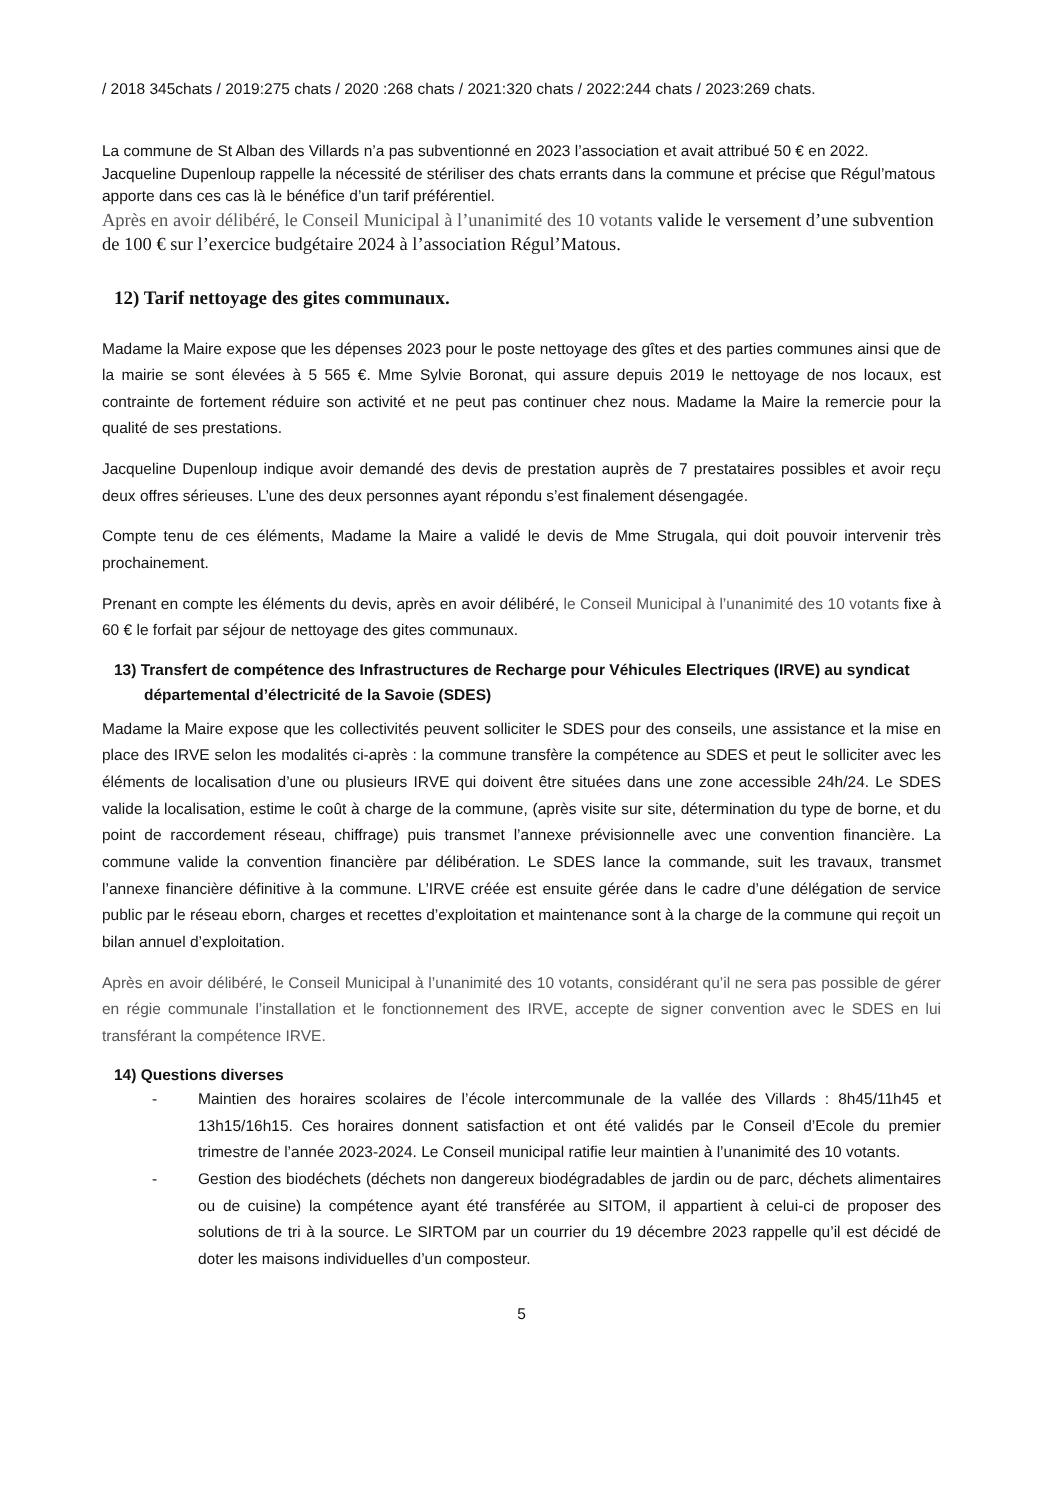/ 2018 345chats / 2019:275 chats / 2020 :268 chats / 2021:320 chats / 2022:244 chats / 2023:269 chats.
La commune de St Alban des Villards n’a pas subventionné en 2023 l’association et avait attribué 50 € en 2022.
Jacqueline Dupenloup rappelle la nécessité de stériliser des chats errants dans la commune et précise que Régul’matous apporte dans ces cas là le bénéfice d’un tarif préférentiel.
Après en avoir délibéré, le Conseil Municipal à l’unanimité des 10 votants valide le versement d’une subvention de 100 € sur l’exercice budgétaire 2024 à l’association Régul’Matous.
12) Tarif nettoyage des gites communaux.
Madame la Maire expose que les dépenses 2023 pour le poste nettoyage des gîtes et des parties communes ainsi que de la mairie se sont élevées à 5 565 €. Mme Sylvie Boronat, qui assure depuis 2019 le nettoyage de nos locaux, est contrainte de fortement réduire son activité et ne peut pas continuer chez nous. Madame la Maire la remercie pour la qualité de ses prestations.
Jacqueline Dupenloup indique avoir demandé des devis de prestation auprès de 7 prestataires possibles et avoir reçu deux offres sérieuses. L’une des deux personnes ayant répondu s’est finalement désengagée.
Compte tenu de ces éléments, Madame la Maire a validé le devis de Mme Strugala, qui doit pouvoir intervenir très prochainement.
Prenant en compte les éléments du devis, après en avoir délibéré, le Conseil Municipal à l’unanimité des 10 votants fixe à 60 € le forfait par séjour de nettoyage des gites communaux.
13) Transfert de compétence des Infrastructures de Recharge pour Véhicules Electriques (IRVE) au syndicat départemental d’électricité de la Savoie (SDES)
Madame la Maire expose que les collectivités peuvent solliciter le SDES pour des conseils, une assistance et la mise en place des IRVE selon les modalités ci-après : la commune transfère la compétence au SDES et peut le solliciter avec les éléments de localisation d’une ou plusieurs IRVE qui doivent être situées dans une zone accessible 24h/24. Le SDES valide la localisation, estime le coût à charge de la commune, (après visite sur site, détermination du type de borne, et du point de raccordement réseau, chiffrage) puis transmet l’annexe prévisionnelle avec une convention financière. La commune valide la convention financière par délibération. Le SDES lance la commande, suit les travaux, transmet l’annexe financière définitive à la commune. L’IRVE créée est ensuite gérée dans le cadre d’une délégation de service public par le réseau eborn, charges et recettes d’exploitation et maintenance sont à la charge de la commune qui reçoit un bilan annuel d’exploitation.
Après en avoir délibéré, le Conseil Municipal à l’unanimité des 10 votants, considérant qu’il ne sera pas possible de gérer en régie communale l’installation et le fonctionnement des IRVE, accepte de signer convention avec le SDES en lui transférant la compétence IRVE.
14) Questions diverses
- Maintien des horaires scolaires de l’école intercommunale de la vallée des Villards : 8h45/11h45 et 13h15/16h15. Ces horaires donnent satisfaction et ont été validés par le Conseil d’Ecole du premier trimestre de l’année 2023-2024. Le Conseil municipal ratifie leur maintien à l’unanimité des 10 votants.
- Gestion des biodéchets (déchets non dangereux biodégradables de jardin ou de parc, déchets alimentaires ou de cuisine) la compétence ayant été transférée au SITOM, il appartient à celui-ci de proposer des solutions de tri à la source. Le SIRTOM par un courrier du 19 décembre 2023 rappelle qu’il est décidé de doter les maisons individuelles d’un composteur.
5